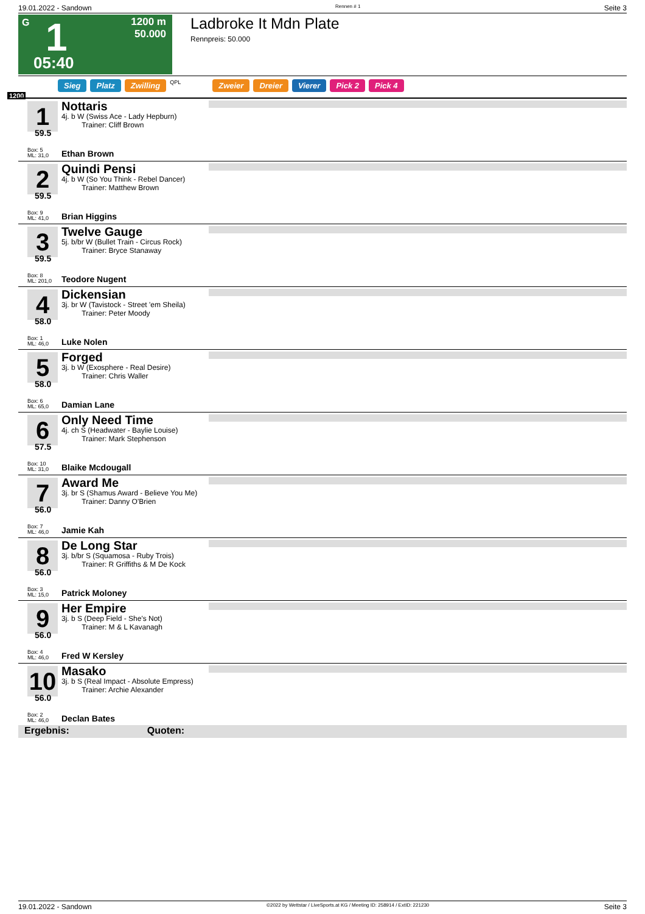19.01.2022 - Sandown Rennen # 1 Seite 3
G 1
1200 m
50.000
05:40
Ladbroke It Mdn Plate
Rennpreis: 50.000
Sieg Platz Zwilling QPL Zweier Dreier Vierer Pick 2 Pick 4
1200
1
59.5
Box: 5
ML: 31,0
Nottaris
4j. b W (Swiss Ace - Lady Hepburn)
Trainer: Cliff Brown
Ethan Brown
2
59.5
Box: 9
ML: 41,0
Quindi Pensi
4j. b W (So You Think - Rebel Dancer)
Trainer: Matthew Brown
Brian Higgins
3
59.5
Box: 8
ML: 201,0
Twelve Gauge
5j. b/br W (Bullet Train - Circus Rock)
Trainer: Bryce Stanaway
Teodore Nugent
4
58.0
Box: 1
ML: 46,0
Dickensian
3j. br W (Tavistock - Street 'em Sheila)
Trainer: Peter Moody
Luke Nolen
5
58.0
Box: 6
ML: 65,0
Forged
3j. b W (Exosphere - Real Desire)
Trainer: Chris Waller
Damian Lane
6
57.5
Box: 10
ML: 31,0
Only Need Time
4j. ch S (Headwater - Baylie Louise)
Trainer: Mark Stephenson
Blaike Mcdougall
7
56.0
Box: 7
ML: 46,0
Award Me
3j. br S (Shamus Award - Believe You Me)
Trainer: Danny O'Brien
Jamie Kah
8
56.0
Box: 3
ML: 15,0
De Long Star
3j. b/br S (Squamosa - Ruby Trois)
Trainer: R Griffiths & M De Kock
Patrick Moloney
9
56.0
Box: 4
ML: 46,0
Her Empire
3j. b S (Deep Field - She's Not)
Trainer: M & L Kavanagh
Fred W Kersley
10
56.0
Box: 2
ML: 46,0
Masako
3j. b S (Real Impact - Absolute Empress)
Trainer: Archie Alexander
Declan Bates
Ergebnis: Quoten:
19.01.2022 - Sandown ©2022 by Wettstar / LiveSports.at KG / Meeting ID: 258914 / ExtID: 221230 Seite 3